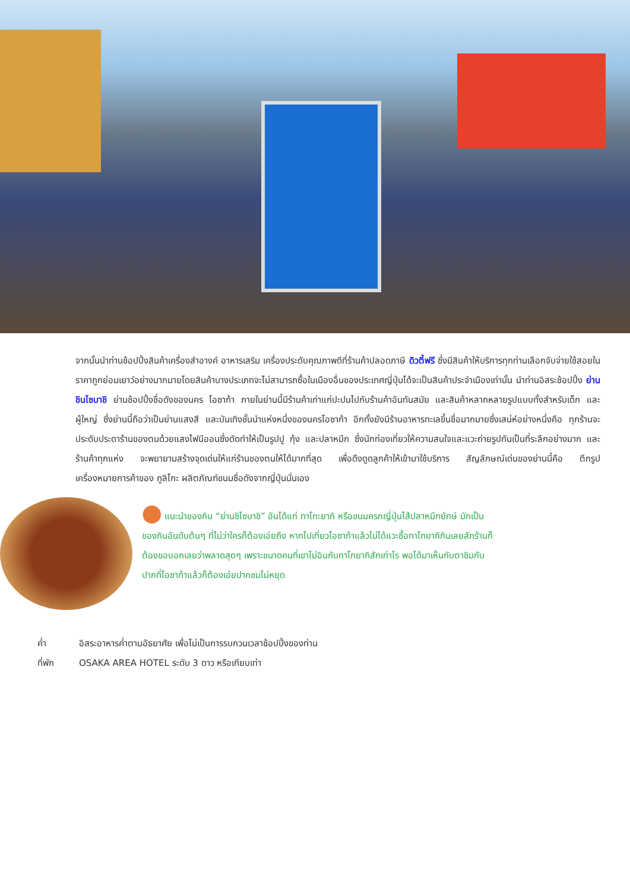จากนั้นนำท่านช้อปปิ้งสินค้าเครื่องสำอางค์ อาหารเสริม เครื่องประดับคุณภาพดีที่ร้านค้าปลอดภาษี ดิวตี้ฟรี ซึ่งมีสินค้าให้บริการทุกท่านเลือกจับจ่ายใช้สอยในราคาถูกย่อมเยาว์อย่างมากมายโดยสินค้าบางประเภทจะไม่สามารถซื้อในเมืองอื่นของประเทศญี่ปุ่นได้จะเป็นสินค้าประจำเมืองเท่านั้น นำท่านอิสระช้อปปิ้ง ย่านชินไซบาชิ ย่านช้อปปิ้งชื่อดังของนคร โอซาก้า ภายในย่านนี้มีร้านค้าเก่าแก่ปะปนไปกับร้านค้าอันทันสมัย และสินค้าหลากหลายรูปแบบทั้งสำหรับเด็ก และผู้ใหญ่ ซึ่งย่านนี้ถือว่าเป็นย่านแสงสี และบันเทิงชั้นนำแห่งหนึ่งของนครโอซาก้า อีกทั้งยังมีร้านอาหารทะเลขึ้นชื่อมากมายซึ่งเสน่ห์อย่างหนึ่งคือ ทุกร้านจะประดับประดาร้านของตนด้วยแสงไฟนีออนซึ่งดัดทำให้เป็นรูปปู กุ้ง และปลาหมึก ซึ่งนักท่องเที่ยวให้ความสนใจและแวะถ่ายรูปกันเป็นที่ระลึกอย่างมาก และร้านค้าทุกแห่ง จะพยายามสร้างจุดเด่นให้แก่ร้านของตนให้ได้มากที่สุด เพื่อดึงดูดลูกค้าให้เข้ามาใช้บริการ สัญลักษณ์เด่นของย่านนี้คือ ตึกรูปเครื่องหมายการค้าของ กูลิโกะ ผลิตภัณฑ์ขนมชื่อดังจากญี่ปุ่นนั่นเอง
⬤ แนะนำของกิน “ย่านชิไซบาชิ” อันได้แก่ ทาโกะยากิ หรือขนมครกญี่ปุ่นไส้ปลาหมึกยักษ์ มักเป็นของกินอันดับต้นๆ ที่ไม่ว่าใครก็ต้องเอ่ยถึง หากไปเที่ยวโอซาก้าแล้วไม่ได้แวะซื้อทาโกยากิกินเลยสักร้านก็ต้องขอบอกเลยว่าพลาดสุดๆ เพราะขนาดคนที่เขาไม่อินกับทาโกยากิสักเท่าไร พอได้มาเห็นกับตาชิมกับปากที่โอซาก้าแล้วก็ต้องเอ่ยปากชมไม่หยุด
ค่ำ อิสระอาหารค่ำตามอัธยาศัย เพื่อไม่เป็นการรบกวนเวลาช้อปปิ้งของท่าน
ที่พัก OSAKA AREA HOTEL ระดับ 3 ดาว หรือเทียบเท่า